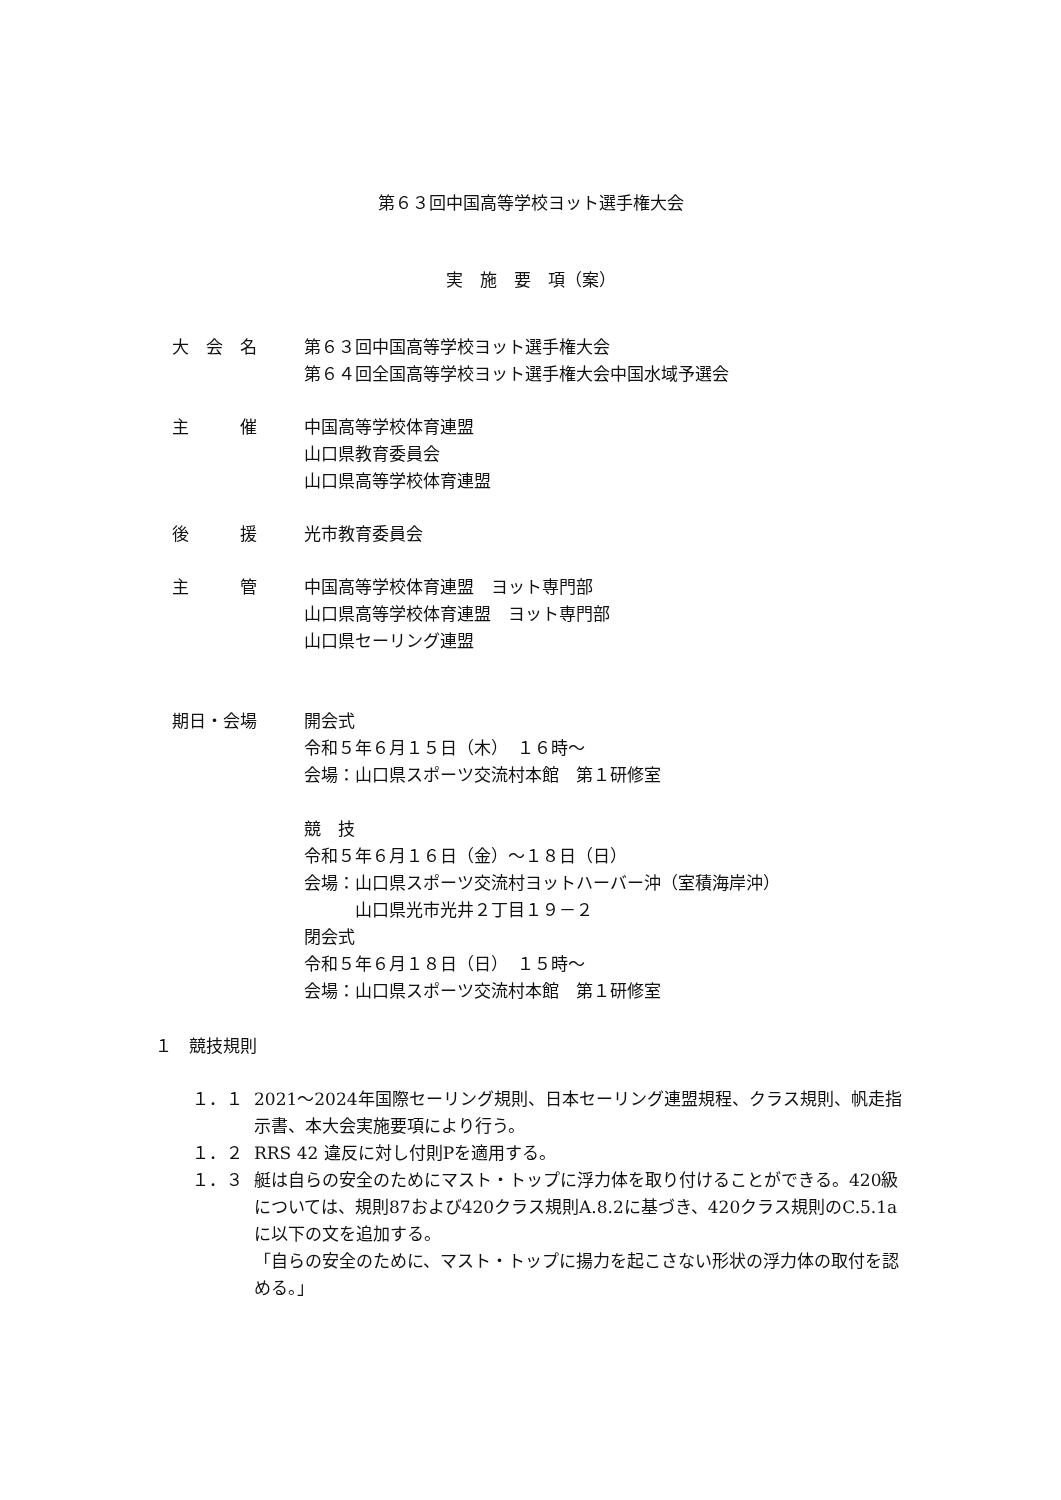第６３回中国高等学校ヨット選手権大会
実　施　要　項（案）
大　会　名 第６３回中国高等学校ヨット選手権大会
第６４回全国高等学校ヨット選手権大会中国水域予選会
主　　　催 中国高等学校体育連盟
山口県教育委員会
山口県高等学校体育連盟
後　　　援 光市教育委員会
主　　　管 中国高等学校体育連盟　ヨット専門部
山口県高等学校体育連盟　ヨット専門部
山口県セーリング連盟
期日・会場 開会式
令和５年６月１５日（木）　１６時～
会場：山口県スポーツ交流村本館　第１研修室
競　技
令和５年６月１６日（金）～１８日（日）
会場：山口県スポーツ交流村ヨットハーバー沖（室積海岸沖）
　　　山口県光市光井２丁目１９－２
閉会式
令和５年６月１８日（日）　１５時～
会場：山口県スポーツ交流村本館　第１研修室
１　競技規則
１．１ 2021～2024年国際セーリング規則、日本セーリング連盟規程、クラス規則、帆走指示書、本大会実施要項により行う。
１．２ RRS 42 違反に対し付則Pを適用する。
１．３ 艇は自らの安全のためにマスト・トップに浮力体を取り付けることができる。420級については、規則87および420クラス規則A.8.2に基づき、420クラス規則のC.5.1aに以下の文を追加する。
「自らの安全のために、マスト・トップに揚力を起こさない形状の浮力体の取付を認める。」